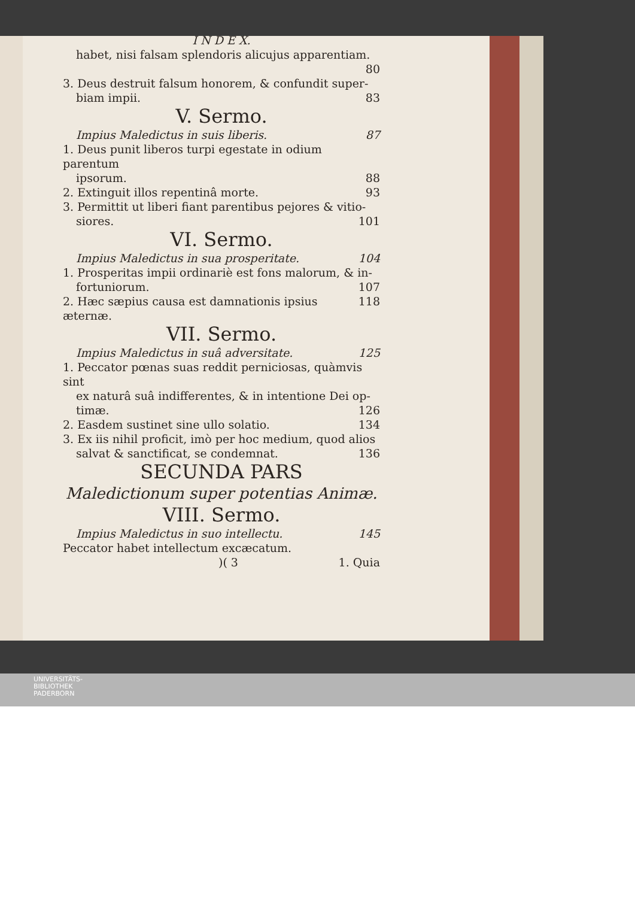I N D E X.
habet, nisi falsam splendoris alicujus apparentiam.
80
3. Deus destruit falsum honorem, & confundit super-
biam impii. 83
V. Sermo.
Impius Maledictus in suis liberis. 87
1. Deus punit liberos turpi egestate in odium parentum
ipsorum. 88
2. Extinguit illos repentinâ morte. 93
3. Permittit ut liberi fiant parentibus pejores & vitio-
siores. 101
VI. Sermo.
Impius Maledictus in sua prosperitate. 104
1. Prosperitas impii ordinariè est fons malorum, & in-
fortuniorum. 107
2. Hæc sæpius causa est damnationis ipsius æternæ. 118
VII. Sermo.
Impius Maledictus in suâ adversitate. 125
1. Peccator pœnas suas reddit perniciosas, quàmvis sint
ex naturâ suâ indifferentes, & in intentione Dei op-
timæ. 126
2. Easdem sustinet sine ullo solatio. 134
3. Ex iis nihil proficit, imò per hoc medium, quod alios
salvat & sanctificat, se condemnat. 136
SECUNDA PARS
Maledictionum super potentias Animæ.
VIII. Sermo.
Impius Maledictus in suo intellectu. 145
Peccator habet intellectum excæcatum.
)( 3 1. Quia
UNIVERSITÄTS-
BIBLIOTHEK
PADERBORN